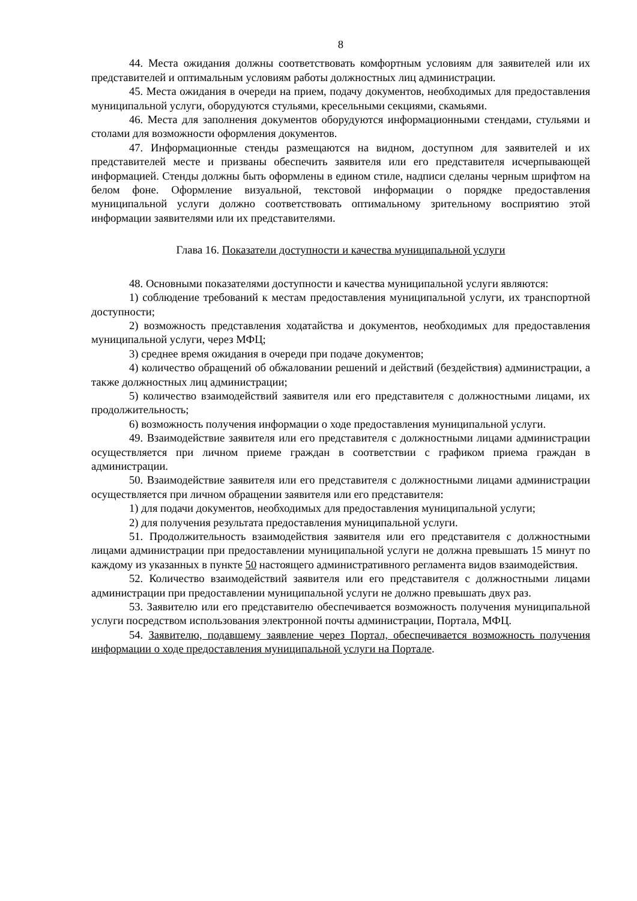8
44. Места ожидания должны соответствовать комфортным условиям для заявителей или их представителей и оптимальным условиям работы должностных лиц администрации.
45. Места ожидания в очереди на прием, подачу документов, необходимых для предоставления муниципальной услуги, оборудуются стульями, кресельными секциями, скамьями.
46. Места для заполнения документов оборудуются информационными стендами, стульями и столами для возможности оформления документов.
47. Информационные стенды размещаются на видном, доступном для заявителей и их представителей месте и призваны обеспечить заявителя или его представителя исчерпывающей информацией. Стенды должны быть оформлены в едином стиле, надписи сделаны черным шрифтом на белом фоне. Оформление визуальной, текстовой информации о порядке предоставления муниципальной услуги должно соответствовать оптимальному зрительному восприятию этой информации заявителями или их представителями.
Глава 16. Показатели доступности и качества муниципальной услуги
48. Основными показателями доступности и качества муниципальной услуги являются:
1) соблюдение требований к местам предоставления муниципальной услуги, их транспортной доступности;
2) возможность представления ходатайства и документов, необходимых для предоставления муниципальной услуги, через МФЦ;
3) среднее время ожидания в очереди при подаче документов;
4) количество обращений об обжаловании решений и действий (бездействия) администрации, а также должностных лиц администрации;
5) количество взаимодействий заявителя или его представителя с должностными лицами, их продолжительность;
6) возможность получения информации о ходе предоставления муниципальной услуги.
49. Взаимодействие заявителя или его представителя с должностными лицами администрации осуществляется при личном приеме граждан в соответствии с графиком приема граждан в администрации.
50. Взаимодействие заявителя или его представителя с должностными лицами администрации осуществляется при личном обращении заявителя или его представителя:
1) для подачи документов, необходимых для предоставления муниципальной услуги;
2) для получения результата предоставления муниципальной услуги.
51. Продолжительность взаимодействия заявителя или его представителя с должностными лицами администрации при предоставлении муниципальной услуги не должна превышать 15 минут по каждому из указанных в пункте 50 настоящего административного регламента видов взаимодействия.
52. Количество взаимодействий заявителя или его представителя с должностными лицами администрации при предоставлении муниципальной услуги не должно превышать двух раз.
53. Заявителю или его представителю обеспечивается возможность получения муниципальной услуги посредством использования электронной почты администрации, Портала, МФЦ.
54. Заявителю, подавшему заявление через Портал, обеспечивается возможность получения информации о ходе предоставления муниципальной услуги на Портале.